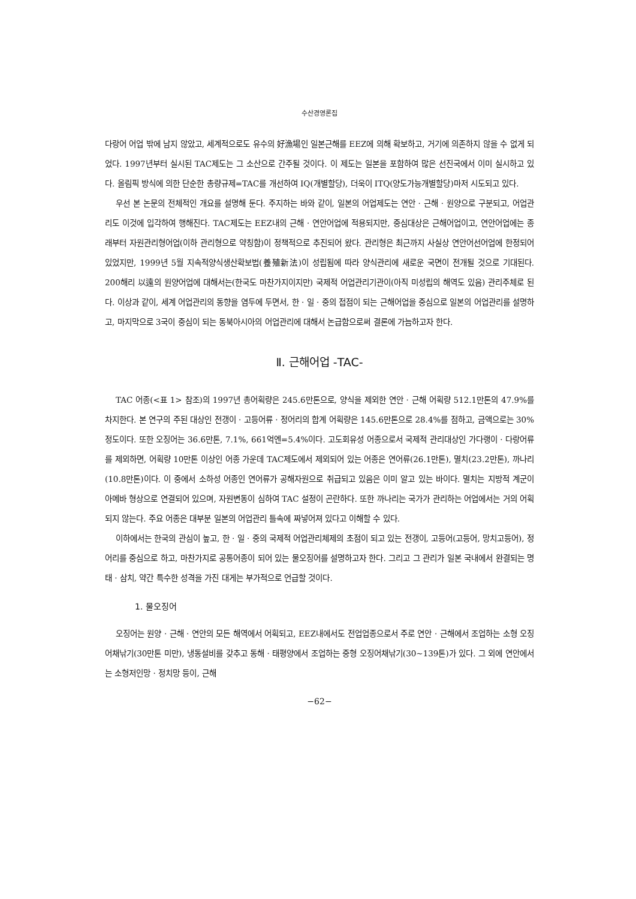수산경영론집
다랑어 어업 밖에 남지 않았고, 세계적으로도 유수의 好漁場인 일본근해를 EEZ에 의해 확보하고, 거기에 의존하지 않을 수 없게 되었다. 1997년부터 실시된 TAC제도는 그 소산으로 간주될 것이다. 이 제도는 일본을 포함하여 많은 선진국에서 이미 실시하고 있다. 올림픽 방식에 의한 단순한 총량규제=TAC를 개선하여 IQ(개별할당), 더욱이 ITQ(양도가능개별할당)마저 시도되고 있다.
우선 본 논문의 전체적인 개요를 설명해 둔다. 주지하는 바와 같이, 일본의 어업제도는 연안 · 근해 · 원양으로 구분되고, 어업관리도 이것에 입각하여 행해진다. TAC제도는 EEZ내의 근해 · 연안어업에 적용되지만, 중심대상은 근해어업이고, 연안어업에는 종래부터 자원관리형어업(이하 관리형으로 약칭함)이 정책적으로 추진되어 왔다. 관리형은 최근까지 사실상 연안어선어업에 한정되어 있었지만, 1999년 5월 지속적양식생산확보법(養殖新法)이 성립됨에 따라 양식관리에 새로운 국면이 전개될 것으로 기대된다. 200해리 以遠의 원양어업에 대해서는(한국도 마찬가지이지만) 국제적 어업관리기관이(아직 미성립의 해역도 있음) 관리주체로 된다. 이상과 같이, 세계 어업관리의 동향을 염두에 두면서, 한 · 일 · 중의 접점이 되는 근해어업을 중심으로 일본의 어업관리를 설명하고, 마지막으로 3국이 중심이 되는 동북아시아의 어업관리에 대해서 논급함으로써 결론에 가늠하고자 한다.
Ⅱ. 근해어업 -TAC-
TAC 어종(<표 1> 참조)의 1997년 총어획량은 245.6만톤으로, 양식을 제외한 연안 · 근해 어획량 512.1만톤의 47.9%를 차지한다. 본 연구의 주된 대상인 전갱이 · 고등어류 · 정어리의 합계 어획량은 145.6만톤으로 28.4%를 점하고, 금액으로는 30% 정도이다. 또한 오징어는 36.6만톤, 7.1%, 661억엔=5.4%이다. 고도회유성 어종으로서 국제적 관리대상인 가다랭이 · 다랑어류를 제외하면, 어획량 10만톤 이상인 어종 가운데 TAC제도에서 제외되어 있는 어종은 연어류(26.1만톤), 멸치(23.2만톤), 까나리(10.8만톤)이다. 이 중에서 소하성 어종인 연어류가 공해자원으로 취급되고 있음은 이미 알고 있는 바이다. 멸치는 지방적 계군이 아메바 형상으로 연결되어 있으며, 자원변동이 심하여 TAC 설정이 곤란하다. 또한 까나리는 국가가 관리하는 어업에서는 거의 어획되지 않는다. 주요 어종은 대부분 일본의 어업관리 틀속에 짜넣어져 있다고 이해할 수 있다.
이하에서는 한국의 관심이 높고, 한 · 일 · 중의 국제적 어업관리체제의 초점이 되고 있는 전갱이, 고등어(고등어, 망치고등어), 정어리를 중심으로 하고, 마찬가지로 공통어종이 되어 있는 물오징어를 설명하고자 한다. 그리고 그 관리가 일본 국내에서 완결되는 명태 · 삼치, 약간 특수한 성격을 가진 대게는 부가적으로 언급할 것이다.
1. 물오징어
오징어는 원양 · 근해 · 연안의 모든 해역에서 어획되고, EEZ내에서도 전업업종으로서 주로 연안 · 근해에서 조업하는 소형 오징어채낚기(30만톤 미만), 냉동설비를 갖추고 동해 · 태평양에서 조업하는 중형 오징어채낚기(30∼139톤)가 있다. 그 외에 연안에서는 소형저인망 · 정치망 등이, 근해
−62−